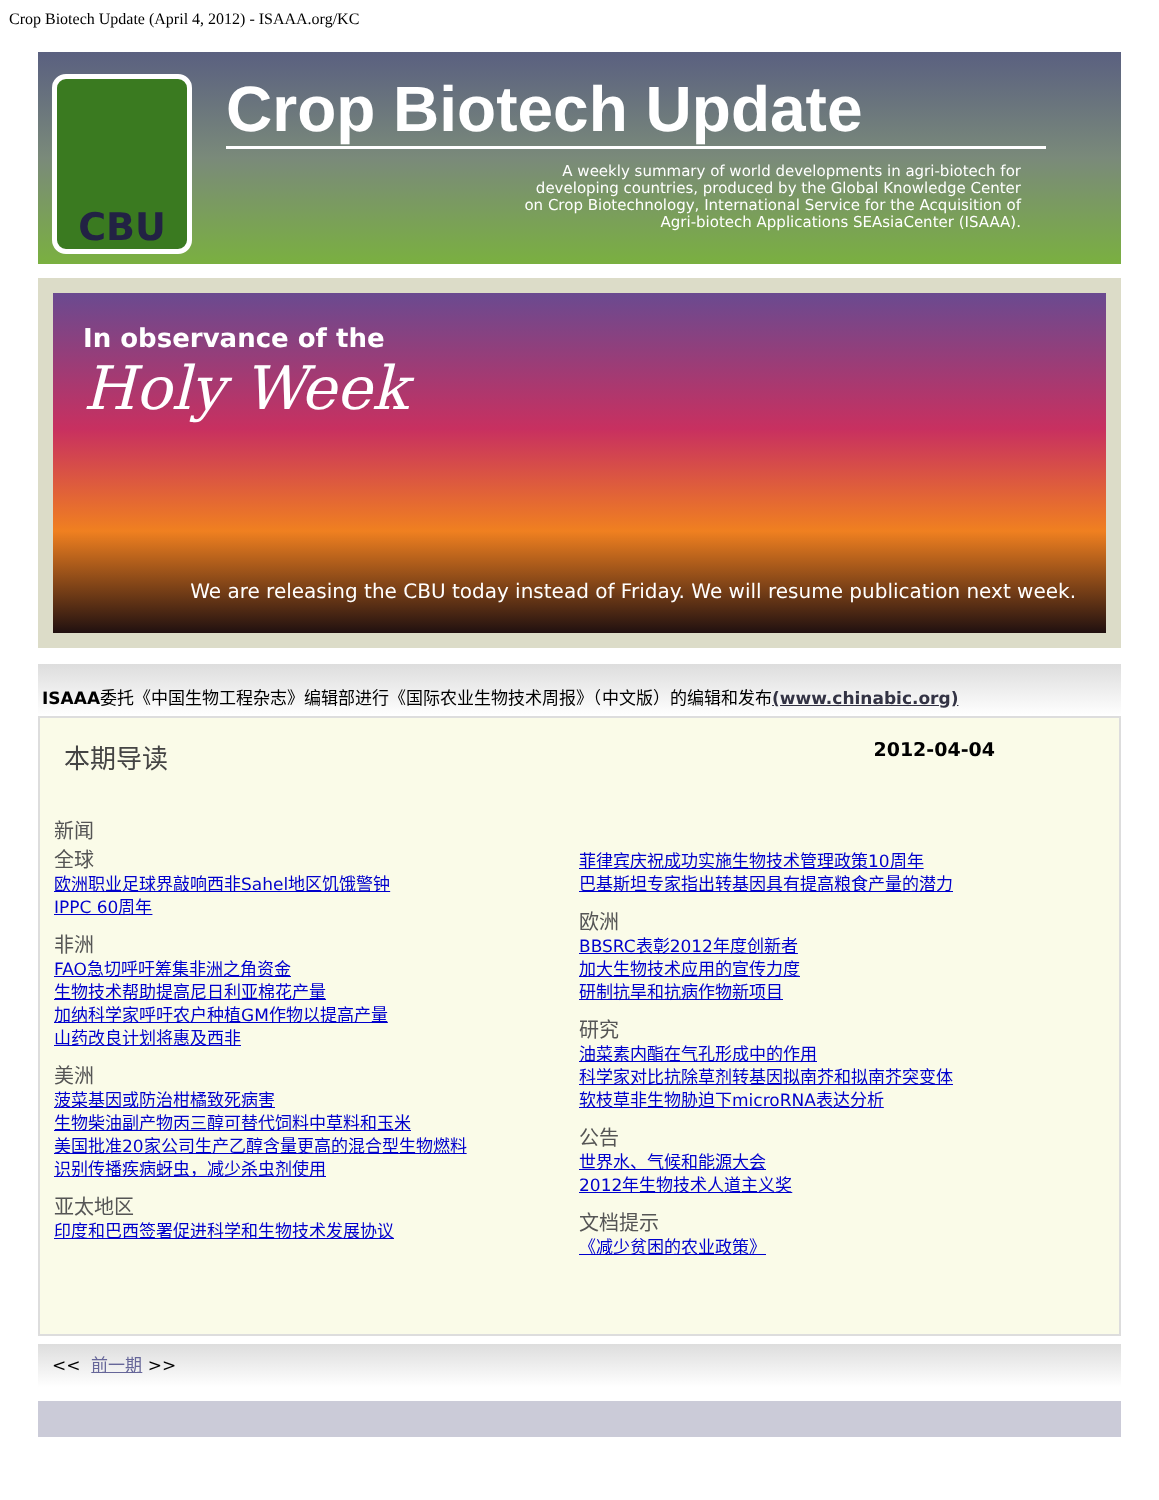Crop Biotech Update (April 4, 2012) - ISAAA.org/KC
CBU
Crop Biotech Update
A weekly summary of world developments in agri-biotech for
developing countries, produced by the Global Knowledge Center
on Crop Biotechnology, International Service for the Acquisition of
Agri-biotech Applications SEAsiaCenter (ISAAA).
In observance of the
Holy Week
We are releasing the CBU today instead of Friday. We will resume publication next week.
ISAAA委托《中国生物工程杂志》编辑部进行《国际农业生物技术周报》（中文版）的编辑和发布(www.chinabic.org)
本期导读 2012-04-04
新闻
全球
欧洲职业足球界敲响西非Sahel地区饥饿警钟
IPPC 60周年
非洲
FAO急切呼吁筹集非洲之角资金
生物技术帮助提高尼日利亚棉花产量
加纳科学家呼吁农户种植GM作物以提高产量
山药改良计划将惠及西非
美洲
菠菜基因或防治柑橘致死病害
生物柴油副产物丙三醇可替代饲料中草料和玉米
美国批准20家公司生产乙醇含量更高的混合型生物燃料
识别传播疾病蚜虫，减少杀虫剂使用
亚太地区
印度和巴西签署促进科学和生物技术发展协议
菲律宾庆祝成功实施生物技术管理政策10周年
巴基斯坦专家指出转基因具有提高粮食产量的潜力
欧洲
BBSRC表彰2012年度创新者
加大生物技术应用的宣传力度
研制抗旱和抗病作物新项目
研究
油菜素内酯在气孔形成中的作用
科学家对比抗除草剂转基因拟南芥和拟南芥突变体
软枝草非生物胁迫下microRNA表达分析
公告
世界水、气候和能源大会
2012年生物技术人道主义奖
文档提示
《减少贫困的农业政策》
<< 前一期 >>